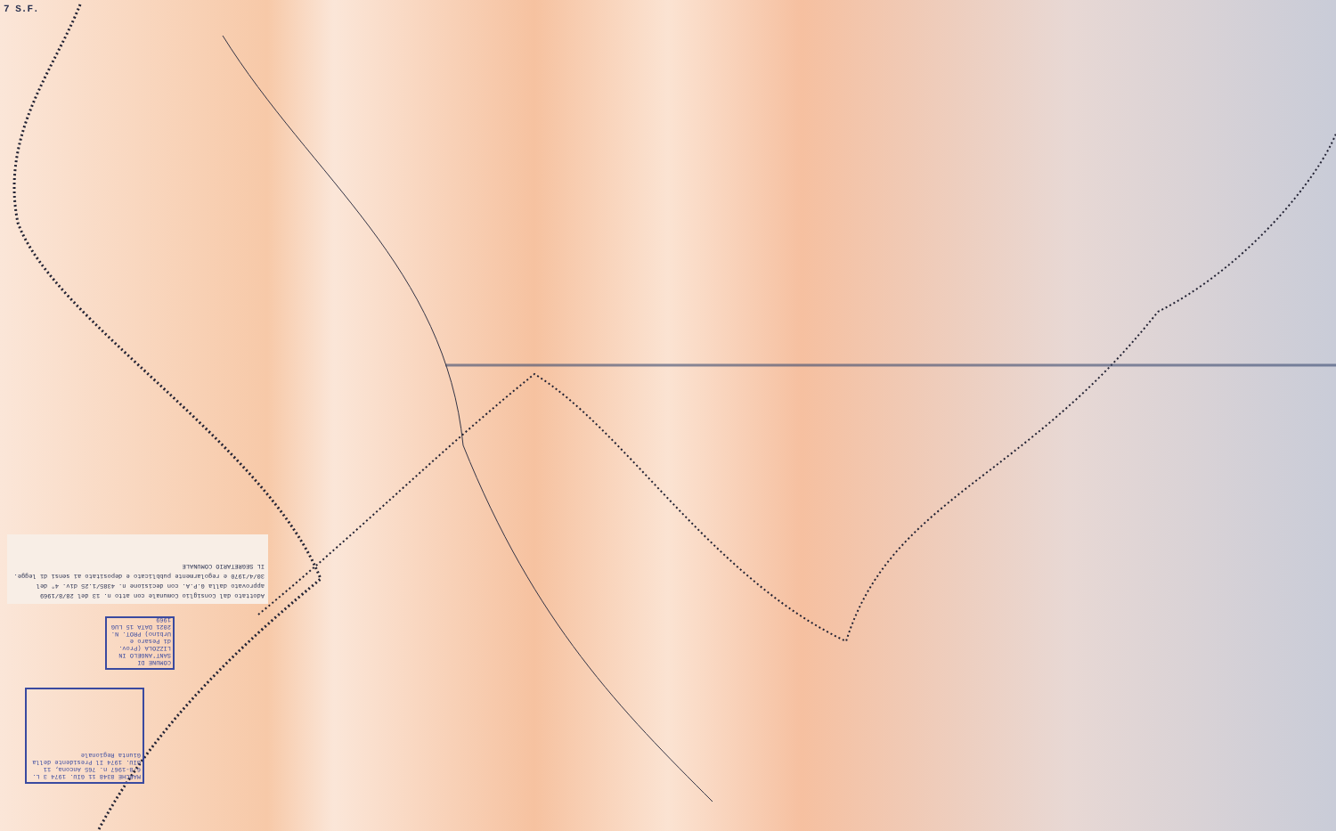7 S.F.
Adottato dal Consiglio Comunale con atto n. 13 del 28/8/1969 approvato dalla G.P.A. con decisione n. 4385/1.25 div. 4° del 30/4/1970 e regolarmente pubblicato e depositato ai sensi di legge.
IL SEGRETARIO COMUNALE
COMUNE DI SANT'ANGELO IN LIZZOLA (Prov. di Pesaro e Urbino) PROT. N. 2021 DATA 15 LUG 1969
MARCHE 8348 11 GIU. 1974 3 L. 6-8-1967 n. 765 Ancona, 11 GIU. 1974 Il Presidente della Giunta Regionale